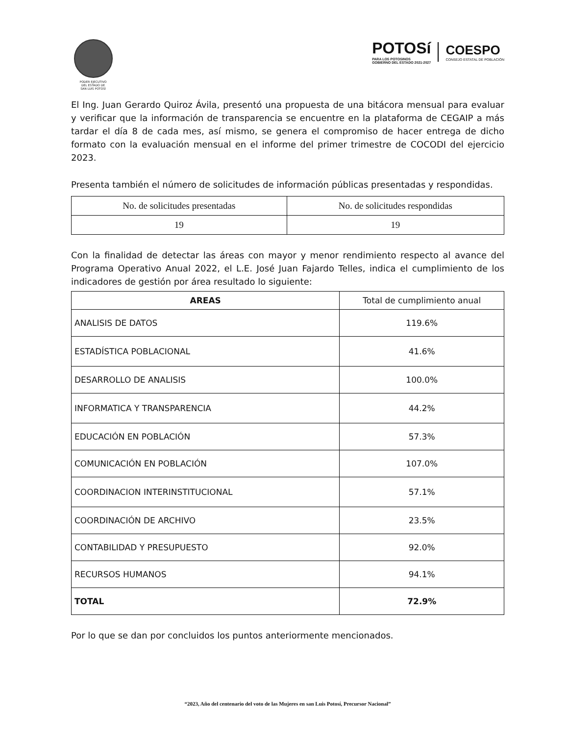PODER EJECUTIVO
DEL ESTADO DE
SAN LUIS POTOSÍ
POTOSí
PARA LOS POTOSINOS
GOBIERNO DEL ESTADO 2021-2027
COESPO
CONSEJO ESTATAL DE POBLACIÓN
El Ing. Juan Gerardo Quiroz Ávila, presentó una propuesta de una bitácora mensual para evaluar y verificar que la información de transparencia se encuentre en la plataforma de CEGAIP a más tardar el día 8 de cada mes, así mismo, se genera el compromiso de hacer entrega de dicho formato con la evaluación mensual en el informe del primer trimestre de COCODI del ejercicio 2023.
Presenta también el número de solicitudes de información públicas presentadas y respondidas.
| No. de solicitudes presentadas | No. de solicitudes respondidas |
| --- | --- |
| 19 | 19 |
Con la finalidad de detectar las áreas con mayor y menor rendimiento respecto al avance del Programa Operativo Anual 2022, el L.E. José Juan Fajardo Telles, indica el cumplimiento de los indicadores de gestión por área resultado lo siguiente:
| AREAS | Total de cumplimiento anual |
| --- | --- |
| ANALISIS DE DATOS | 119.6% |
| ESTADÍSTICA POBLACIONAL | 41.6% |
| DESARROLLO DE ANALISIS | 100.0% |
| INFORMATICA Y TRANSPARENCIA | 44.2% |
| EDUCACIÓN EN POBLACIÓN | 57.3% |
| COMUNICACIÓN EN POBLACIÓN | 107.0% |
| COORDINACION INTERINSTITUCIONAL | 57.1% |
| COORDINACIÓN DE ARCHIVO | 23.5% |
| CONTABILIDAD Y PRESUPUESTO | 92.0% |
| RECURSOS HUMANOS | 94.1% |
| TOTAL | 72.9% |
Por lo que se dan por concluidos los puntos anteriormente mencionados.
“2023, Año del centenario del voto de las Mujeres en san Luis Potosí, Precursor Nacional”